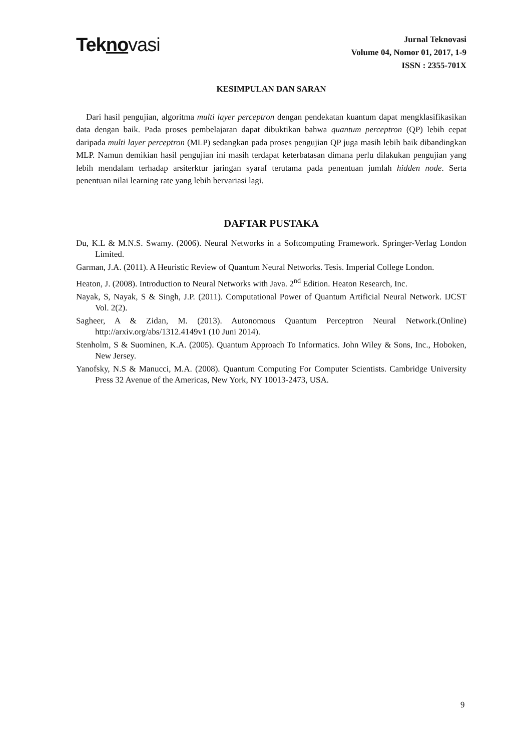Tekno vasi
Jurnal Teknovasi
Volume 04, Nomor 01, 2017, 1-9
ISSN : 2355-701X
KESIMPULAN DAN SARAN
Dari hasil pengujian, algoritma multi layer perceptron dengan pendekatan kuantum dapat mengklasifikasikan data dengan baik. Pada proses pembelajaran dapat dibuktikan bahwa quantum perceptron (QP) lebih cepat daripada multi layer perceptron (MLP) sedangkan pada proses pengujian QP juga masih lebih baik dibandingkan MLP. Namun demikian hasil pengujian ini masih terdapat keterbatasan dimana perlu dilakukan pengujian yang lebih mendalam terhadap arsiterktur jaringan syaraf terutama pada penentuan jumlah hidden node. Serta penentuan nilai learning rate yang lebih bervariasi lagi.
DAFTAR PUSTAKA
Du, K.L & M.N.S. Swamy. (2006). Neural Networks in a Softcomputing Framework. Springer-Verlag London Limited.
Garman, J.A. (2011). A Heuristic Review of Quantum Neural Networks. Tesis. Imperial College London.
Heaton, J. (2008). Introduction to Neural Networks with Java. 2<sup>nd</sup> Edition. Heaton Research, Inc.
Nayak, S, Nayak, S & Singh, J.P. (2011). Computational Power of Quantum Artificial Neural Network. IJCST Vol. 2(2).
Sagheer, A & Zidan, M. (2013). Autonomous Quantum Perceptron Neural Network.(Online) http://arxiv.org/abs/1312.4149v1 (10 Juni 2014).
Stenholm, S & Suominen, K.A. (2005). Quantum Approach To Informatics. John Wiley & Sons, Inc., Hoboken, New Jersey.
Yanofsky, N.S & Manucci, M.A. (2008). Quantum Computing For Computer Scientists. Cambridge University Press 32 Avenue of the Americas, New York, NY 10013-2473, USA.
9